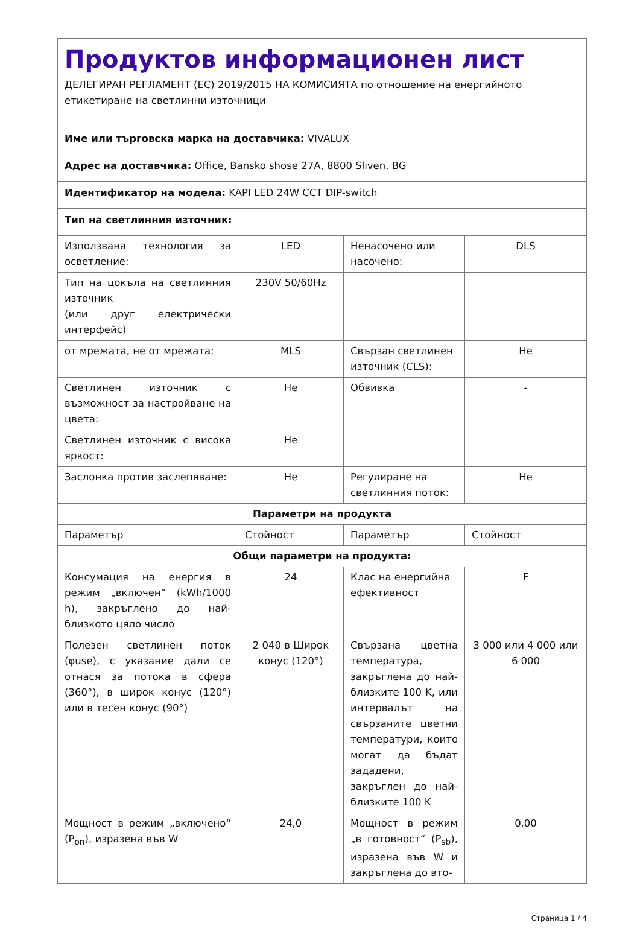| Продуктов информационен лист ДЕЛЕГИРАН РЕГЛАМЕНТ (ЕС) 2019/2015 НА КОМИСИЯТА по отношение на енергийното етикетиране на светлинни източници | | | |
| Име или търговска марка на доставчика: VIVALUX | | | |
| Адрес на доставчика: Office, Bansko shose 27A, 8800 Sliven, BG | | | |
| Идентификатор на модела: KAPI LED 24W CCT DIP-switch | | | |
| Тип на светлинния източник: | | | |
| Използвана технология за осветление: | LED | Ненасочено или насочено: | DLS |
| Тип на цокъла на светлинния източник (или друг електрически интерфейс) | 230V 50/60Hz | | |
| от мрежата, не от мрежата: | MLS | Свързан светлинен източник (CLS): | Не |
| Светлинен източник с възможност за настройване на цвета: | Не | Обвивка | - |
| Светлинен източник с висока яркост: | Не | | |
| Заслонка против заслепяване: | Не | Регулиране на светлинния поток: | Не |
| Параметри на продукта | | | |
| Параметър | Стойност | Параметър | Стойност |
| Общи параметри на продукта: | | | |
| Консумация на енергия в режим „включен“ (kWh/1000 h), закръглено до най-близкото цяло число | 24 | Клас на енергийна ефективност | F |
| Полезен светлинен поток (φuse), с указание дали се отнася за потока в сфера (360°), в широк конус (120°) или в тесен конус (90°) | 2 040 в Широк конус (120°) | Свързана цветна температура, закръглена до най-близките 100 K, или интервалът на свързаните цветни температури, които могат да бъдат зададени, закръглен до най-близките 100 K | 3 000 или 4 000 или 6 000 |
| Мощност в режим „включено“ (P<sub>on</sub>), изразена във W | 24,0 | Мощност в режим „в готовност“ (P<sub>sb</sub>), изразена във W и закръглена до вто- | 0,00 |
Страница 1 / 4